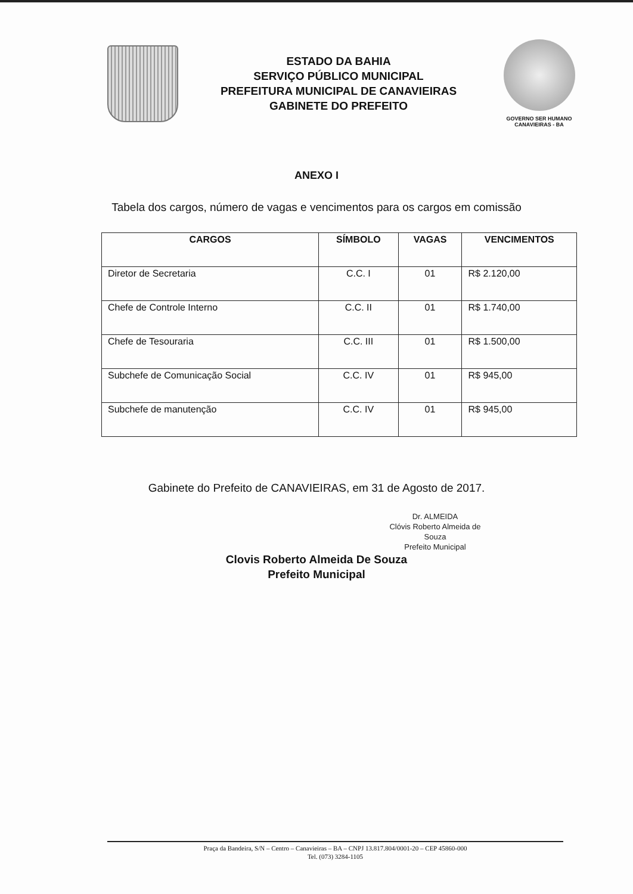ESTADO DA BAHIA
SERVIÇO PÚBLICO MUNICIPAL
PREFEITURA MUNICIPAL DE CANAVIEIRAS
GABINETE DO PREFEITO
GOVERNO SER HUMANO
CANAVIEIRAS - BA
ANEXO I
Tabela dos cargos, número de vagas e vencimentos para os cargos em comissão
| CARGOS | SÍMBOLO | VAGAS | VENCIMENTOS |
| --- | --- | --- | --- |
| Diretor de Secretaria | C.C. I | 01 | R$ 2.120,00 |
| Chefe de Controle Interno | C.C. II | 01 | R$ 1.740,00 |
| Chefe de Tesouraria | C.C. III | 01 | R$ 1.500,00 |
| Subchefe de Comunicação Social | C.C. IV | 01 | R$ 945,00 |
| Subchefe de manutenção | C.C. IV | 01 | R$ 945,00 |
Gabinete do Prefeito de CANAVIEIRAS, em 31 de Agosto de 2017.
Dr. ALMEIDA
Clóvis Roberto Almeida de Souza
Prefeito Municipal
Clovis Roberto Almeida De Souza
Prefeito Municipal
Praça da Bandeira, S/N – Centro – Canavieiras – BA – CNPJ 13.817.804/0001-20 – CEP 45860-000
Tel. (073) 3284-1105